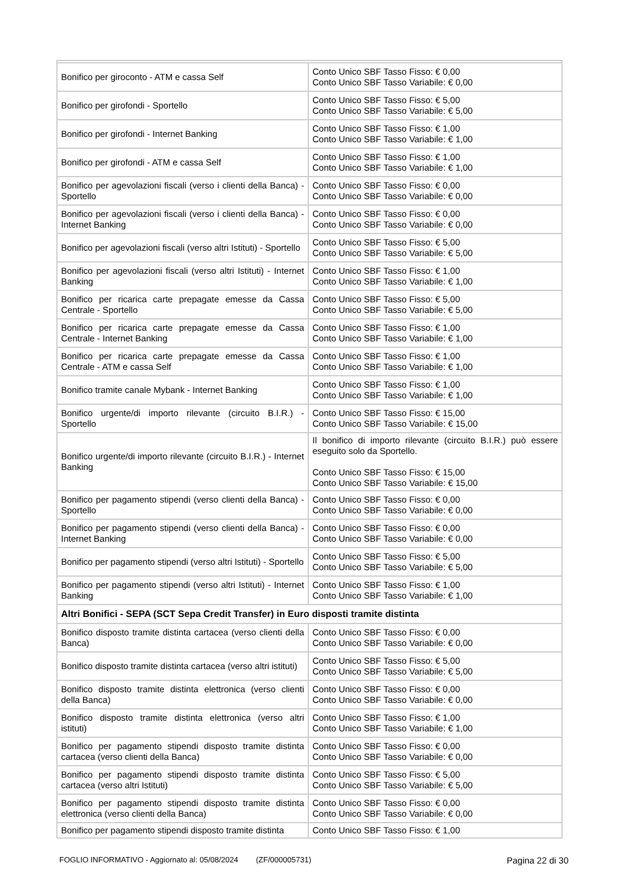| Bonifico per giroconto - ATM e cassa Self | Conto Unico SBF Tasso Fisso: € 0,00 Conto Unico SBF Tasso Variabile: € 0,00 |
| Bonifico per girofondi - Sportello | Conto Unico SBF Tasso Fisso: € 5,00 Conto Unico SBF Tasso Variabile: € 5,00 |
| Bonifico per girofondi - Internet Banking | Conto Unico SBF Tasso Fisso: € 1,00 Conto Unico SBF Tasso Variabile: € 1,00 |
| Bonifico per girofondi - ATM e cassa Self | Conto Unico SBF Tasso Fisso: € 1,00 Conto Unico SBF Tasso Variabile: € 1,00 |
| Bonifico per agevolazioni fiscali (verso i clienti della Banca) - Sportello | Conto Unico SBF Tasso Fisso: € 0,00 Conto Unico SBF Tasso Variabile: € 0,00 |
| Bonifico per agevolazioni fiscali (verso i clienti della Banca) - Internet Banking | Conto Unico SBF Tasso Fisso: € 0,00 Conto Unico SBF Tasso Variabile: € 0,00 |
| Bonifico per agevolazioni fiscali (verso altri Istituti) - Sportello | Conto Unico SBF Tasso Fisso: € 5,00 Conto Unico SBF Tasso Variabile: € 5,00 |
| Bonifico per agevolazioni fiscali (verso altri Istituti) - Internet Banking | Conto Unico SBF Tasso Fisso: € 1,00 Conto Unico SBF Tasso Variabile: € 1,00 |
| Bonifico per ricarica carte prepagate emesse da Cassa Centrale - Sportello | Conto Unico SBF Tasso Fisso: € 5,00 Conto Unico SBF Tasso Variabile: € 5,00 |
| Bonifico per ricarica carte prepagate emesse da Cassa Centrale - Internet Banking | Conto Unico SBF Tasso Fisso: € 1,00 Conto Unico SBF Tasso Variabile: € 1,00 |
| Bonifico per ricarica carte prepagate emesse da Cassa Centrale - ATM e cassa Self | Conto Unico SBF Tasso Fisso: € 1,00 Conto Unico SBF Tasso Variabile: € 1,00 |
| Bonifico tramite canale Mybank - Internet Banking | Conto Unico SBF Tasso Fisso: € 1,00 Conto Unico SBF Tasso Variabile: € 1,00 |
| Bonifico urgente/di importo rilevante (circuito B.I.R.) - Sportello | Conto Unico SBF Tasso Fisso: € 15,00 Conto Unico SBF Tasso Variabile: € 15,00 |
| Bonifico urgente/di importo rilevante (circuito B.I.R.) - Internet Banking | Il bonifico di importo rilevante (circuito B.I.R.) può essere eseguito solo da Sportello. Conto Unico SBF Tasso Fisso: € 15,00 Conto Unico SBF Tasso Variabile: € 15,00 |
| Bonifico per pagamento stipendi (verso clienti della Banca) - Sportello | Conto Unico SBF Tasso Fisso: € 0,00 Conto Unico SBF Tasso Variabile: € 0,00 |
| Bonifico per pagamento stipendi (verso clienti della Banca) - Internet Banking | Conto Unico SBF Tasso Fisso: € 0,00 Conto Unico SBF Tasso Variabile: € 0,00 |
| Bonifico per pagamento stipendi (verso altri Istituti) - Sportello | Conto Unico SBF Tasso Fisso: € 5,00 Conto Unico SBF Tasso Variabile: € 5,00 |
| Bonifico per pagamento stipendi (verso altri Istituti) - Internet Banking | Conto Unico SBF Tasso Fisso: € 1,00 Conto Unico SBF Tasso Variabile: € 1,00 |
| Altri Bonifici - SEPA (SCT Sepa Credit Transfer) in Euro disposti tramite distinta | |
| Bonifico disposto tramite distinta cartacea (verso clienti della Banca) | Conto Unico SBF Tasso Fisso: € 0,00 Conto Unico SBF Tasso Variabile: € 0,00 |
| Bonifico disposto tramite distinta cartacea (verso altri istituti) | Conto Unico SBF Tasso Fisso: € 5,00 Conto Unico SBF Tasso Variabile: € 5,00 |
| Bonifico disposto tramite distinta elettronica (verso clienti della Banca) | Conto Unico SBF Tasso Fisso: € 0,00 Conto Unico SBF Tasso Variabile: € 0,00 |
| Bonifico disposto tramite distinta elettronica (verso altri istituti) | Conto Unico SBF Tasso Fisso: € 1,00 Conto Unico SBF Tasso Variabile: € 1,00 |
| Bonifico per pagamento stipendi disposto tramite distinta cartacea (verso clienti della Banca) | Conto Unico SBF Tasso Fisso: € 0,00 Conto Unico SBF Tasso Variabile: € 0,00 |
| Bonifico per pagamento stipendi disposto tramite distinta cartacea (verso altri Istituti) | Conto Unico SBF Tasso Fisso: € 5,00 Conto Unico SBF Tasso Variabile: € 5,00 |
| Bonifico per pagamento stipendi disposto tramite distinta elettronica (verso clienti della Banca) | Conto Unico SBF Tasso Fisso: € 0,00 Conto Unico SBF Tasso Variabile: € 0,00 |
| Bonifico per pagamento stipendi disposto tramite distinta | Conto Unico SBF Tasso Fisso: € 1,00 |
FOGLIO INFORMATIVO - Aggiornato al: 05/08/2024 (ZF/000005731) Pagina 22 di 30